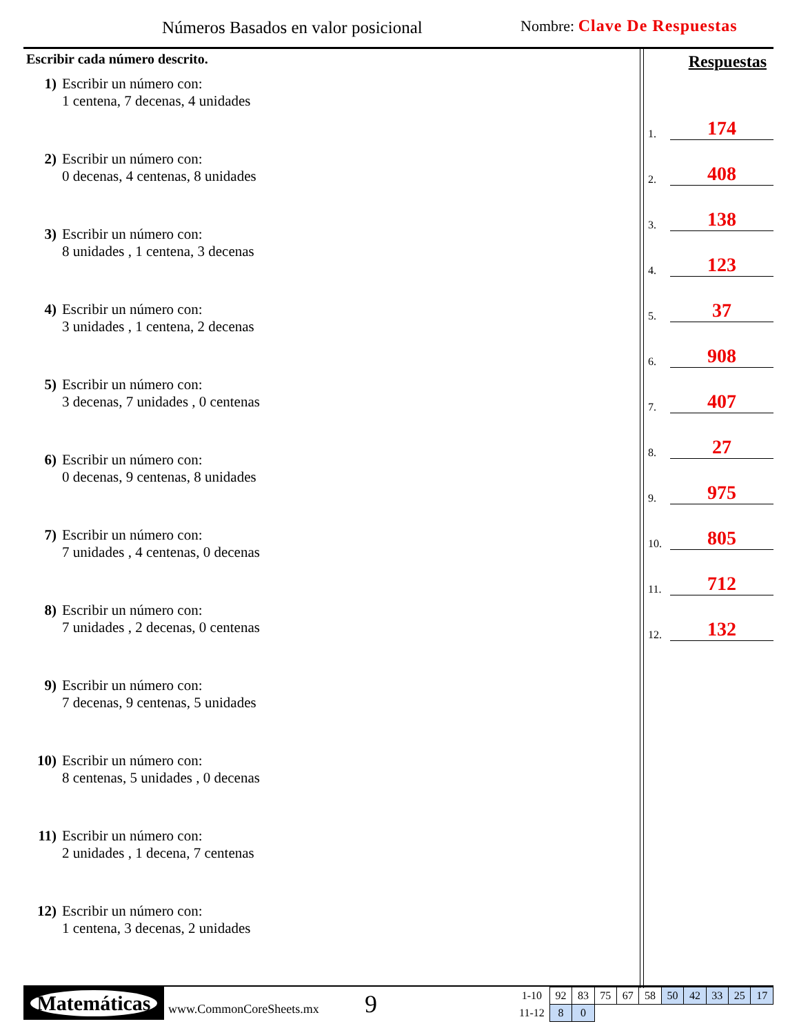Números Basados en valor posicional
Nombre: Clave De Respuestas
Escribir cada número descrito.
1) Escribir un número con:
1 centena, 7 decenas, 4 unidades
2) Escribir un número con:
0 decenas, 4 centenas, 8 unidades
3) Escribir un número con:
8 unidades , 1 centena, 3 decenas
4) Escribir un número con:
3 unidades , 1 centena, 2 decenas
5) Escribir un número con:
3 decenas, 7 unidades , 0 centenas
6) Escribir un número con:
0 decenas, 9 centenas, 8 unidades
7) Escribir un número con:
7 unidades , 4 centenas, 0 decenas
8) Escribir un número con:
7 unidades , 2 decenas, 0 centenas
9) Escribir un número con:
7 decenas, 9 centenas, 5 unidades
10) Escribir un número con:
8 centenas, 5 unidades , 0 decenas
11) Escribir un número con:
2 unidades , 1 decena, 7 centenas
12) Escribir un número con:
1 centena, 3 decenas, 2 unidades
Respuestas
1. 174
2. 408
3. 138
4. 123
5. 37
6. 908
7. 407
8. 27
9. 975
10. 805
11. 712
12. 132
Matemáticas
www.CommonCoreSheets.mx 9
| 1-10 | 92 | 83 | 75 | 67 | 58 | 50 | 42 | 33 | 25 | 17 |
| 11-12 | 8 | 0 | | | | | | | | |